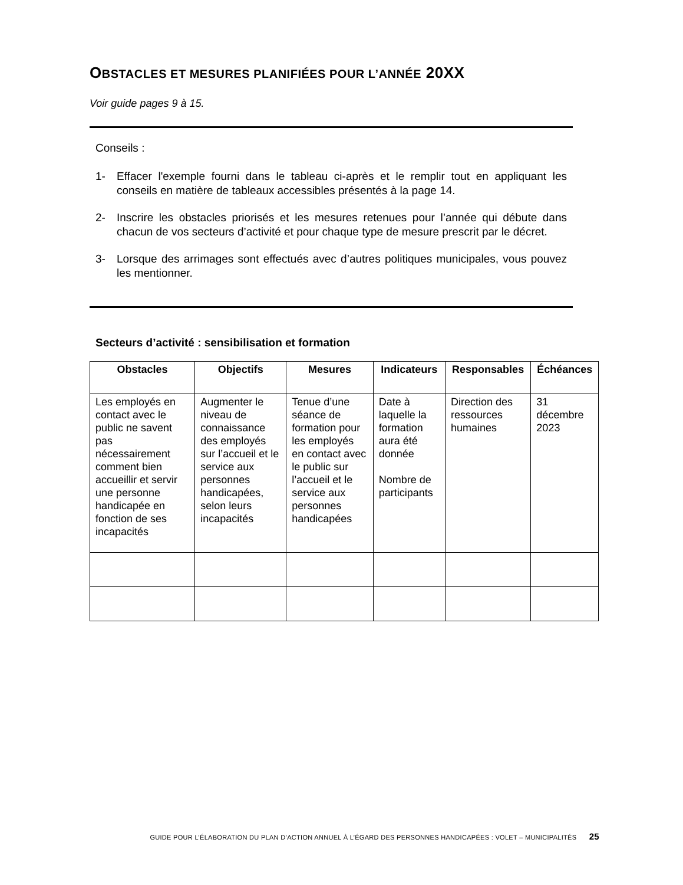OBSTACLES ET MESURES PLANIFIÉES POUR L’ANNÉE 20XX
Voir guide pages 9 à 15.
Conseils :
1- Effacer l'exemple fourni dans le tableau ci-après et le remplir tout en appliquant les conseils en matière de tableaux accessibles présentés à la page 14.
2- Inscrire les obstacles priorisés et les mesures retenues pour l’année qui débute dans chacun de vos secteurs d’activité et pour chaque type de mesure prescrit par le décret.
3- Lorsque des arrimages sont effectués avec d’autres politiques municipales, vous pouvez les mentionner.
Secteurs d’activité : sensibilisation et formation
| Obstacles | Objectifs | Mesures | Indicateurs | Responsables | Échéances |
| --- | --- | --- | --- | --- | --- |
| Les employés en contact avec le public ne savent pas nécessairement comment bien accueillir et servir une personne handicapée en fonction de ses incapacités | Augmenter le niveau de connaissance des employés sur l’accueil et le service aux personnes handicapées, selon leurs incapacités | Tenue d’une séance de formation pour les employés en contact avec le public sur l’accueil et le service aux personnes handicapées | Date à laquelle la formation aura été donnée Nombre de participants | Direction des ressources humaines | 31 décembre 2023 |
GUIDE POUR L’ÉLABORATION DU PLAN D’ACTION ANNUEL À L’ÉGARD DES PERSONNES HANDICAPÉES : VOLET – MUNICIPALITÉS 25